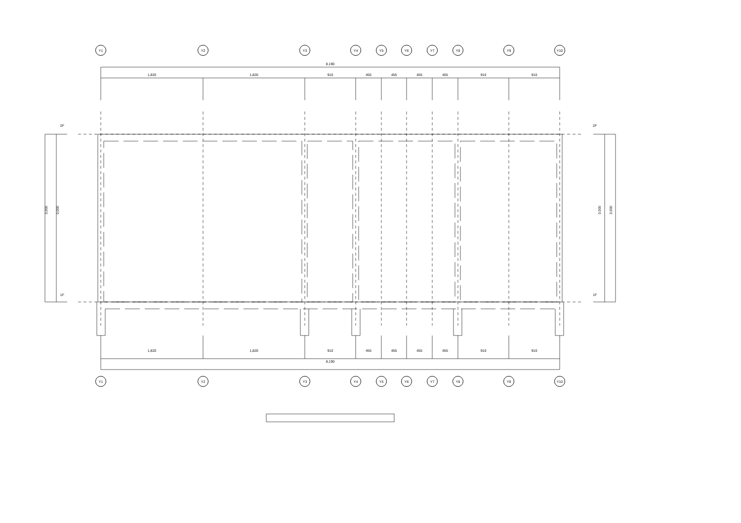Y1 Y2 Y3 Y4 Y5 Y6 Y7 Y8 Y9 Y10
8,190
1,820 1,820 910 455 455 455 455 910 910
2F
3,000 3,000
1F
2F
3,000 3,000
1F
1,820 1,820 910 455 455 455 455 910 910
8,190
Y1 Y2 Y3 Y4 Y5 Y6 Y7 Y8 Y9 Y10